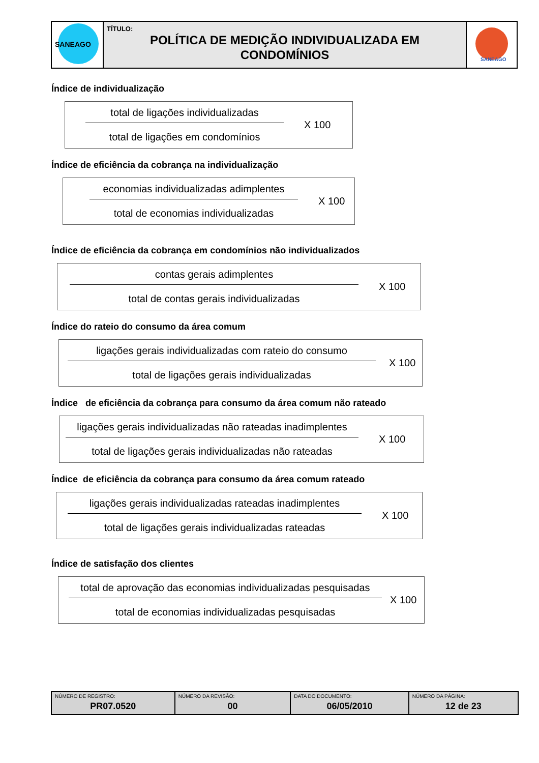| SANEAGO | TÍTULO: POLÍTICA DE MEDIÇÃO INDIVIDUALIZADA EM CONDOMÍNIOS | SANEAGO |
Índice de individualização
total de ligações individualizadas
total de ligações em condomínios
X 100
Índice de eficiência da cobrança na individualização
economias individualizadas adimplentes
total de economias individualizadas
X 100
Índice de eficiência da cobrança em condomínios não individualizados
contas gerais adimplentes
total de contas gerais individualizadas
X 100
Índice do rateio do consumo da área comum
ligações gerais individualizadas com rateio do consumo
total de ligações gerais individualizadas
X 100
Índice de eficiência da cobrança para consumo da área comum não rateado
ligações gerais individualizadas não rateadas inadimplentes
total de ligações gerais individualizadas não rateadas
X 100
Índice de eficiência da cobrança para consumo da área comum rateado
ligações gerais individualizadas rateadas inadimplentes
total de ligações gerais individualizadas rateadas
X 100
Índice de satisfação dos clientes
total de aprovação das economias individualizadas pesquisadas
total de economias individualizadas pesquisadas
X 100
| NÚMERO DE REGISTRO: PR07.0520 | NÚMERO DA REVISÃO: 00 | DATA DO DOCUMENTO: 06/05/2010 | NÚMERO DA PÁGINA: 12 de 23 |